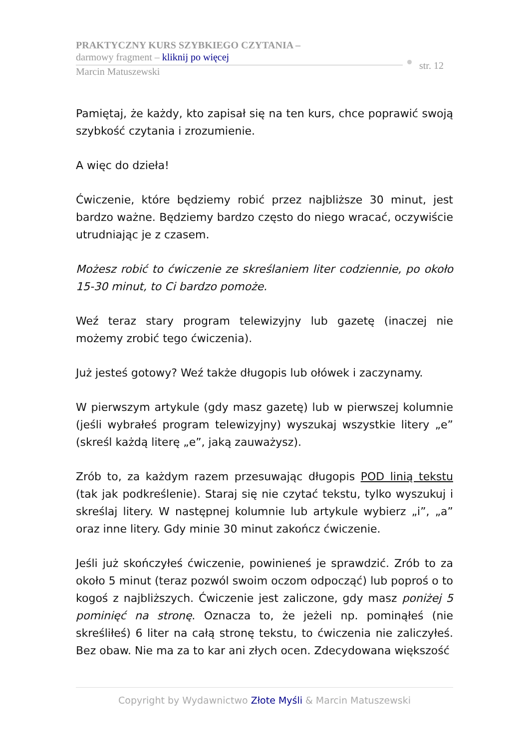PRAKTYCZNY KURS SZYBKIEGO CZYTANIA –
darmowy fragment – kliknij po więcej
Marcin Matuszewski
str. 12
Pamiętaj, że każdy, kto zapisał się na ten kurs, chce poprawić swoją szybkość czytania i zrozumienie.
A więc do dzieła!
Ćwiczenie, które będziemy robić przez najbliższe 30 minut, jest bardzo ważne. Będziemy bardzo często do niego wracać, oczywiście utrudniając je z czasem.
Możesz robić to ćwiczenie ze skreślaniem liter codziennie, po około 15-30 minut, to Ci bardzo pomoże.
Weź teraz stary program telewizyjny lub gazetę (inaczej nie możemy zrobić tego ćwiczenia).
Już jesteś gotowy? Weź także długopis lub ołówek i zaczynamy.
W pierwszym artykule (gdy masz gazetę) lub w pierwszej kolumnie (jeśli wybrałeś program telewizyjny) wyszukaj wszystkie litery „e” (skreśl każdą literę „e”, jaką zauważysz).
Zrób to, za każdym razem przesuwając długopis POD linią tekstu (tak jak podkreślenie). Staraj się nie czytać tekstu, tylko wyszukuj i skreślaj litery. W następnej kolumnie lub artykule wybierz „i”, „a” oraz inne litery. Gdy minie 30 minut zakończ ćwiczenie.
Jeśli już skończyłeś ćwiczenie, powinieneś je sprawdzić. Zrób to za około 5 minut (teraz pozwól swoim oczom odpocząć) lub poproś o to kogoś z najbliższych. Ćwiczenie jest zaliczone, gdy masz poniżej 5 pominięć na stronę. Oznacza to, że jeżeli np. pominąłeś (nie skreśliłeś) 6 liter na całą stronę tekstu, to ćwiczenia nie zaliczyłeś. Bez obaw. Nie ma za to kar ani złych ocen. Zdecydowana większość
Copyright by Wydawnictwo Złote Myśli & Marcin Matuszewski